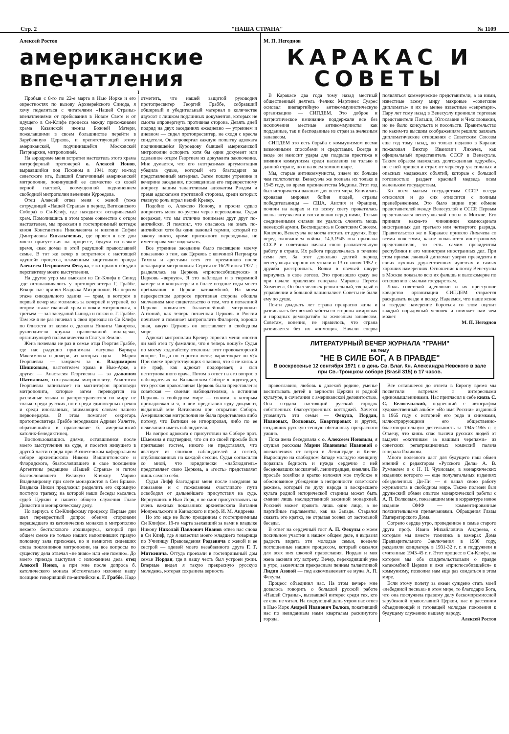Стр. 2 "НАША СТРАНА" № 1109
Алексей Ростов
американские впечатления
I
Пробыв с 8-го по 22-е марта в Нью Иорке и его окрестностях по вызову Архиерейского Синода, я хочу поделиться с читателями «Нашей Страны» впечатлениями от пребывания в Новом Свете и от идущего в Си-Клифе процесса между прихожанами храма Казанской иконы Божией Матери, пожелавшими в своем большинстве перейти в Зарубежную Церковь, и препятствующей этому американской, подчинившейся Московской Патриархии, митрополией.
На аэродроме меня встретил настоятель этого храма митрофорный протоиерей о. Алексей Ионов, вырвавшийся под Псковом в 1941 году из-под советского ига, бывший благочинный американской митрополии, покинувший ее совместно со своей верной паствой, возмущенной подчинением свободной митрополии велениям Куроедова.
Отец Алексей отвез меня с женой (тоже сотрудницей «Нашей Страны» в период Ватиканского Собора) в Си-Клиф, где находится оспариваемый храм. Помолившись в этом храме совместно с отцом настоятелем, мы проехали в гостеприимный коттедж князя Константина Николаевича и княгини Софии Дмитриевны Енгалычевых, где провел я все дни моего присутствия на процессе, будучи во всякое время, «как дома» в этой радушной православной семье. В тот же вечер я встретился с настоящей «душой» процесса, пламенным защитником правды Алексеем Петровичем Фекула, с которым я обсудил перспективу моего выступления.
На другое утро мы выехали из Си-Клифа в Синод ,где останавливались у протопресвитера Г. Граббе. Вскоре нас принял Владыка Митрополит. На первом этаже синодального здания — храм, в котором в первый вечер мы молились за вечерней и утреней, во втором этаже главный храм и покои митрополита, в третьем — зал заседаний Синода и покои о. Г. Граббе. Там же я не раз ночевал в свои приезды из Си Клифа по близости от келии о. дьякона Никиты Чакирова, руководителя кружка православной молодежи, организующей паломничества в Святую Землю.
Жена ночевала не раз в семье отца Георгия Граббе, где нас радушно принимала матушка Варвара Максимовна и дочери, из которых одна — Мария Георгиевна — замужем за о. Владимиром Шишковым, настоятелем храма в Нью-Арке, а другая — Анастасия Георгиевна — за дьяконом Шатиловым, сослужащим митрополиту. Анастасия Георгиевна записывает на магнитофон проповеди митрополита, которые затем переводятся на различные языки и распространяются по миру не только среди русских, но и среди единоверных греков и среди инославных, внимающих словам нашего первоиерарха. В этом помогает секретарь протопресвитера Граббе иеродиакон Адриан Уалетте, обратившийся в православие б. американский католик-бенедиктинец.
Воспользовавшись днями, оставшимися после моего выступления на суде, я посетил живущего в другой части города при Вознесенском кафедральном соборе архиепископа Никона Вашингтонского и Флоридского, благословившего в свое посещение Аргентины редакцию «Нашей Страны» и потом благословившего Великую Княжну Марию Владимировну при слете монархистов в Сен Бриаке. Владыка Никон предложил разделить его скромную постную трапезу, на которой наши беседы касались судеб Церкви и нашего общего служения Главе Династии и монархическому делу.
Но вернусь к Си-Клифскому процессу. Первые дни шел перекрестный допрос обеими сторонами перешедшего из католических монахов в митрополию некоего бестолкового архивариуса, который при общем смехе не только наших наполнивших правую половину зала прихожан, но и немногих сидевших слева поклонников митрополии, на все вопросы по существу дела отвечал «не знаю» или «не помню». До моего приезда выступал с изложением дела отец Алексей Ионов, а при мне после допроса б. католического монаха обстоятельно изложил нашу позицию говоривший по-английски о. Г. Граббе. Надо отметить, что нашей защитой руководил протопресвитер Георгий Граббе, собравший обширный и убедительный материал в количестве двухсот с лишком подлинных документов, которых не смогла опровергнуть противная сторона. Девять дней подряд на двух заседаниях ежедневно — утреннем и дневном — сидел протопресвитер, не сходя с кресла свидетеля. Он опровергал каждую попытку адвоката подчинившейся Куроедову бывшей американской митрополии оспорить хотя бы один документ или сделанное отцом Георгием из документа заключение. Мне думается, что его неотразимая аргументация убедила судью, который его благодарил за представленный материал. Затем пошли утренние и вечерние заседания, посвященные его перекрестному допросу нашим талантливым адвокатом Рэндом и тремя адвокатами противной стороны, среди которых главную роль играл некий Кревер.
Подобно о. Алексею Ионову, я просил судью допросить меня по-русски через переводчика. Судья возражал, что мы отлично понимаем друг друг по-английски. Я пояснил, что опасаюсь не знать по-английски хотя бы один важный термин, который по закону никто, кроме присяжного переводчика, не имеет права мне подсказать.
Все утреннее заседание было посвящено моему показанию о том, как Церковь с кончиной Патриарха Тихона и арестами всех его преемников после декларации митрополита Сергия от 16/29 июля 1927 г. разделилась на Церковь «приспособившуюся» и Церковь «верную». Я это наблюдал и в тюремной камере и в концлагере и в более поздние годы моего пребывания в Церкви катакомбной. На моем перекрестном допросе противная сторона обошла молчанием мое свидетельство о том, что в потаенной Церкви почитался блаженнейший митрополит Антоний, как теперь потаенная Церковь в России почитает и поминает митрополита Филарета, хорошо зная, какую Церковь он возглавляет в свободном мире.
Адвокат митрополии Кревер спросил меня: «носил ли мой отец ту фамилию, что я теперь ношу?» Судья по моему ходатайству отклонил этот провокаторский вопрос. Тогда он спросил меня: «аристократ ли я?» При смехе присутствующих я заявил, что я не князь и не граф, как адвокат подозревает, а сын нетитулованного врача. Потом в ответ на его вопрос о наблюдателях на Ватиканском Соборе я подтвердил, что русская православная Церковь была представлена: советская — своими наблюдателями, а истинная Церковь в свободном мире — своими, к которым принадлежал и я, о чем представил суду документ, выданный мне Ватиканом при открытии Собора. Американская митрополия не была представлена либо потому, что Ватикан ее игнорировал, либо по ее нежеланию иметь наблюдателя.
На вопрос адвоката о присутствии на Соборе прот. Шмемана я подтвердил, что он по своей просьбе был приглашен гостем, никого не представлял, что явствует из списков наблюдателей и гостей, опубликованных на каждой сессии. Судья согласился со мной, что юридически «наблюдатель» представляет свою Церковь, а «гость» представляет лишь самого себя.
Судья Лифф благодарил меня после заседания за показание и с пожеланием счастливого пути освободил от дальнейшего присутствия на суде. Вернувшись в Нью Иорк, я не смог присутствовать на очень важных показаниях архиепископа Виталия Монреальского и Канадского и проф. И. М. Андреева.
Но это еще не было прощанием с гостеприимным Си Клифом. 19-го марта заехавший за нами к владыке Никону Николай Павлович Иванов отвез нас снова в Си Клиф, где я навестил моего младшего товарища по Училищу Правоведения Родзевича с женой и ее сестрой — вдовой моего незабвенного друга Г. Г. Миткевича. Оттуда проехали в гостеприимный дом семьи Иордан, где в нашу честь был устроен ужин. Впервые видел я такую прекрасную русскую молодежь, которая сохранила верность
М. П. Негоднов
КАРАКАС И СОВЕТЫ
В Каракасе два года тому назад местный общественный деятель Феликс Мартинес Суарес основал внепартийную антикоммунистическую организацию — СИПДЕМ. Это доброе и патриотическое начинание поддержали все без исключения местные антикоммунисты как подданные, так и бесподанные из стран за железным занавесом.
СИПДЕМ это есть борьба с коммунизмом всеми возможными способами и средствами. Всегда и везде он наносит удары для подрыва престижа и влияния коммунизма среди населения не только в данной стране, но и на всем земном шаре.
Мы, старые антикоммунисты, знаем их больше чем полстолетия. Венесуэла же познала их только в 1945 году, во время президентства Медины. Этот год был исторически важным для всего мира. Кончилась кровавая мировая бойня людей, страны победительницы — США, Англия и Франция, почили на лаврах и по всему свету прокатилась волна энтузиазма и восхищения перед ними. Только соединенными силами им удалось сломить мощь немецкой армии. Восхищались и Советским Союзом. Конечно, Венесуэла не могла отстать от других. Еще перед окончанием войны, 14.3.1945 она признала СССР и советчики начали свою разлагательную работу в стране. Их работа продолжалась в течение семи лет. За этот довольно долгий период венесуэльцы хорошо их узнали и 13-го июня 1952 г. дружба расстроилась. Волки в овечьей шкуре вернулись в свое логово. Это произошло сразу же при начале правления генерала Маркоса Переса Хименеса. Он был человек решительный, твердый в управлении и большой националист. Советы не были ему по душе.
Почти двадцать лет страна прекрасно жила и развивалась без всякой заботы со стороны «мировых и народных демократий» за железным занавесом. Советам, конечно, не нравилось, что страна развивается без их «помощи». Начали сперва появляться коммерческие представители, а за ними, известные всему миру махровые «советские дипломаты» и их не менее известные «секретари». Пару лет тому назад в Венесуэлу проникли торговые представители Польши, Югославии и Чехословакии, но не было консульств и посольств. Правительство по каким-то высшим соображениям решило завязать дипломатические отношения с Советским Союзом еще год тому назад, но только недавно в Каракас пожаловал Виктор Иванович Лихачев, как официальный представитель СССР в Венесуэле. Таким образом навязалась долгожданная «дружба», но с ней пришел и страх от чересчур уж сильных и опасных медвежьих объятий, которые с большой готовностью раздает красный медведь всем маленьким государствам.
Ко всем малым государствам СССР всегда относился и до сих относится с полным пренебрежением. Это было видно при обмене представителей между Венесуэлой и СССР. Первым представлялся венесуэльский посол в Москве. Его приняли какие-то чиновники комиссариата иностранных дел третьего или четвертого разряда. Правительство же в Каракасе приняло Лихачева со всеми почестями, какие полагаются иностранному представителю, то есть самим президентом республики и его министром иностранных дел. При этом приеме лживый дипломат уверял президента в своих лучших дружественных чувствах и самых хороших намерениях. Отношение к послу Венесуэлы в Москве показало всю их фальшь и высокомерие по отношению к малым государствам.
Ложь советской идеологии и их преступное коварство организация СИПДЕМ старается раскрывать везде и всюду. Надеемся, что наше ясное и твердое намерение бороться со злом оценит каждый порядочный человек и поможет нам чем может.
М. П. Негоднов
ЛИТЕРАТУРНЫЙ ВЕЧЕР ЖУРНАЛА "ГРАНИ"
на тему
"НЕ В СИЛЕ БОГ, А В ПРАВДЕ"
В воскресенье 12 сентября 1971 г. в день Св. Благ. Кн. Александра Невского в зале при Св.-Троицком соборе (Brasil 315) в 17 часов.
православию, любовь к далекой родине, уменье воспитывать детей в верности Церкви и родной культуре, в сочетании с американской деловитостью. Она создала настоящий русский городок собственных благоустроенных коттэджей. Хочется упомянуть эти семьи — Фекула, Иордан, Ивановых, Волковых, Квартировых и других, создавших русскую теплую обстановку прекрасного ужина.
Пока жена беседовала с о. Алексеем Ионовым, я слушал рассказы Марии Ивановны Ивановой о впечатлениях от встреч в Ленинграде и Киеве. Выросшую на свободном Западе молодую женщину поразила бедность и нужда сердечно с ней беседовавших москвичей, ленинградцев, киевлян. По просьбе хозяйки я кратко изложил мое глубокое и обоснованное убеждение в непрочности советского режима, который по духу народа и воскресшего культа родной исторической старины может быть сменен лишь наследственной законной монархией. Россией может править лишь одно лицо, а не партийные парламенты, как на Западе. Старался сказать это кратко, не отрывая хозяев от застольной беседы.
В ответ на сердечный тост А. П. Фекулы о моем посильном участии в нашем общем деле, я выразил радость видеть эти молодые семьи, всецело поглощенные нашим процессом, который оказался для всех них школой православия. Иордан и моя жена засняли эту встречу. Вечер, переходивший уже в утро, закончился прекрасным пением талантливой Лидии Азовой — под аккомпанемент ее мужа А. П. Фекулы.
Процесс объединил нас. На этом вечере мне довелось говорить о большой русской работе «Нашей Страны», вызвавшей интерес среди тех, кто ее еще не читал. На следующий день утром нас отвез в Нью Иорк Андрей Иванович Волков, покативший нас по невиданным нами кварталам раскинутого города.
Все оставшееся до отлета в Европу время мы посвятили встречам с интересными единомышленниками. Нас пригласил к себе князь С. С. Белосельский, поднесший с автографом художественный альбом «Во имя России» изданный в 1965 году с историей его рода и снимками, иллюстрирующими его общественно-благотворительную деятельность за 1945-1965 г. г. Отмечу, что князь спас тысячи русских людей от выдачи «охотникам за нашими черепами» из советских репатриационных комиссий палача генерала Голикова.
Много полезного даст для будущего наш обмен мнений с редактором «Русского Дела» А. В. Руммелем и с Н. Н. Чухновым, в монархических изданиях которого — еще полулегальных изданиях обездоленных Ди-Пи — я начал свою работу журналиста в свободном мире. Также полезен был дружеский обмен опытом монархической работы с А. П. Волковым, показавшим мне в корректуре новое издание ОМФ — комментированные пояснительными примечаниями. Обращения Главы Императорского Дома.
Согрело сердце утро, проведенное в семье старого друга проф. Ивана Михайловича Андреева, с которым мы вместе томились в камерах Дома Предварительного Заключения в 1930 году, разделяли концлагерь в 1931-32 г. г. и подружили в смятенные 1943-45 г. г. Этот процесс в Си-Клифе, на котором мы оба свидетельствовали о правде катакомбной Церкви и лжи «приспособившейся» к коммунизму, позволил нам еще раз свидеться в этом мире.
Если этому полету за океан суждено стать моей «лебединой песнью» в этом мире, то благодарю Бога, что она послужила правому делу бескомпромиссной зарубежной православной Церкви, нас в рассеянии объединяющей и готовящей молодые поколения к будущему служению нашему народу.
Алексей Ростов